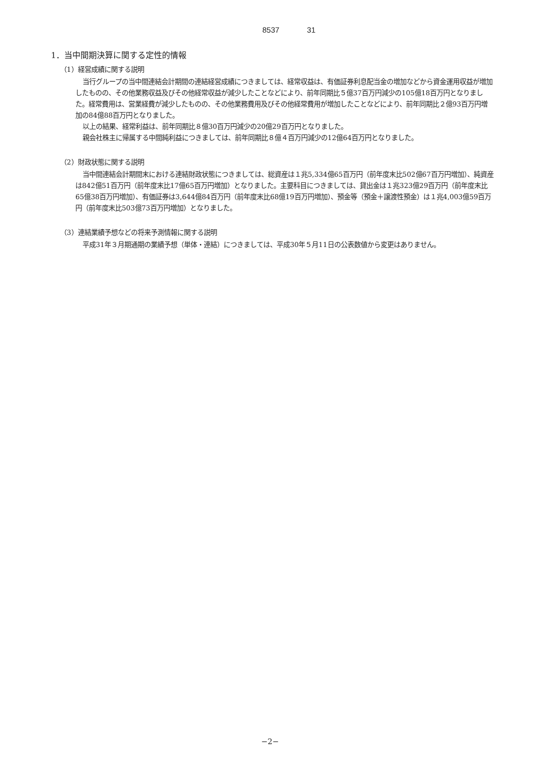8537 31
1．当中間期決算に関する定性的情報
（1）経営成績に関する説明
当行グループの当中間連結会計期間の連結経営成績につきましては、経常収益は、有価証券利息配当金の増加などから資金運用収益が増加したものの、その他業務収益及びその他経常収益が減少したことなどにより、前年同期比５億37百万円減少の105億18百万円となりました。経常費用は、営業経費が減少したものの、その他業務費用及びその他経常費用が増加したことなどにより、前年同期比２億93百万円増加の84億88百万円となりました。
以上の結果、経常利益は、前年同期比８億30百万円減少の20億29百万円となりました。
親会社株主に帰属する中間純利益につきましては、前年同期比８億４百万円減少の12億64百万円となりました。
（2）財政状態に関する説明
当中間連結会計期間末における連結財政状態につきましては、総資産は１兆5,334億65百万円（前年度末比502億67百万円増加）、純資産は842億51百万円（前年度末比17億65百万円増加）となりました。主要科目につきましては、貸出金は１兆323億29百万円（前年度末比65億38百万円増加）、有価証券は3,644億84百万円（前年度末比68億19百万円増加）、預金等（預金＋譲渡性預金）は１兆4,003億59百万円（前年度末比503億73百万円増加）となりました。
（3）連結業績予想などの将来予測情報に関する説明
平成31年３月期通期の業績予想（単体・連結）につきましては、平成30年５月11日の公表数値から変更はありません。
−2−